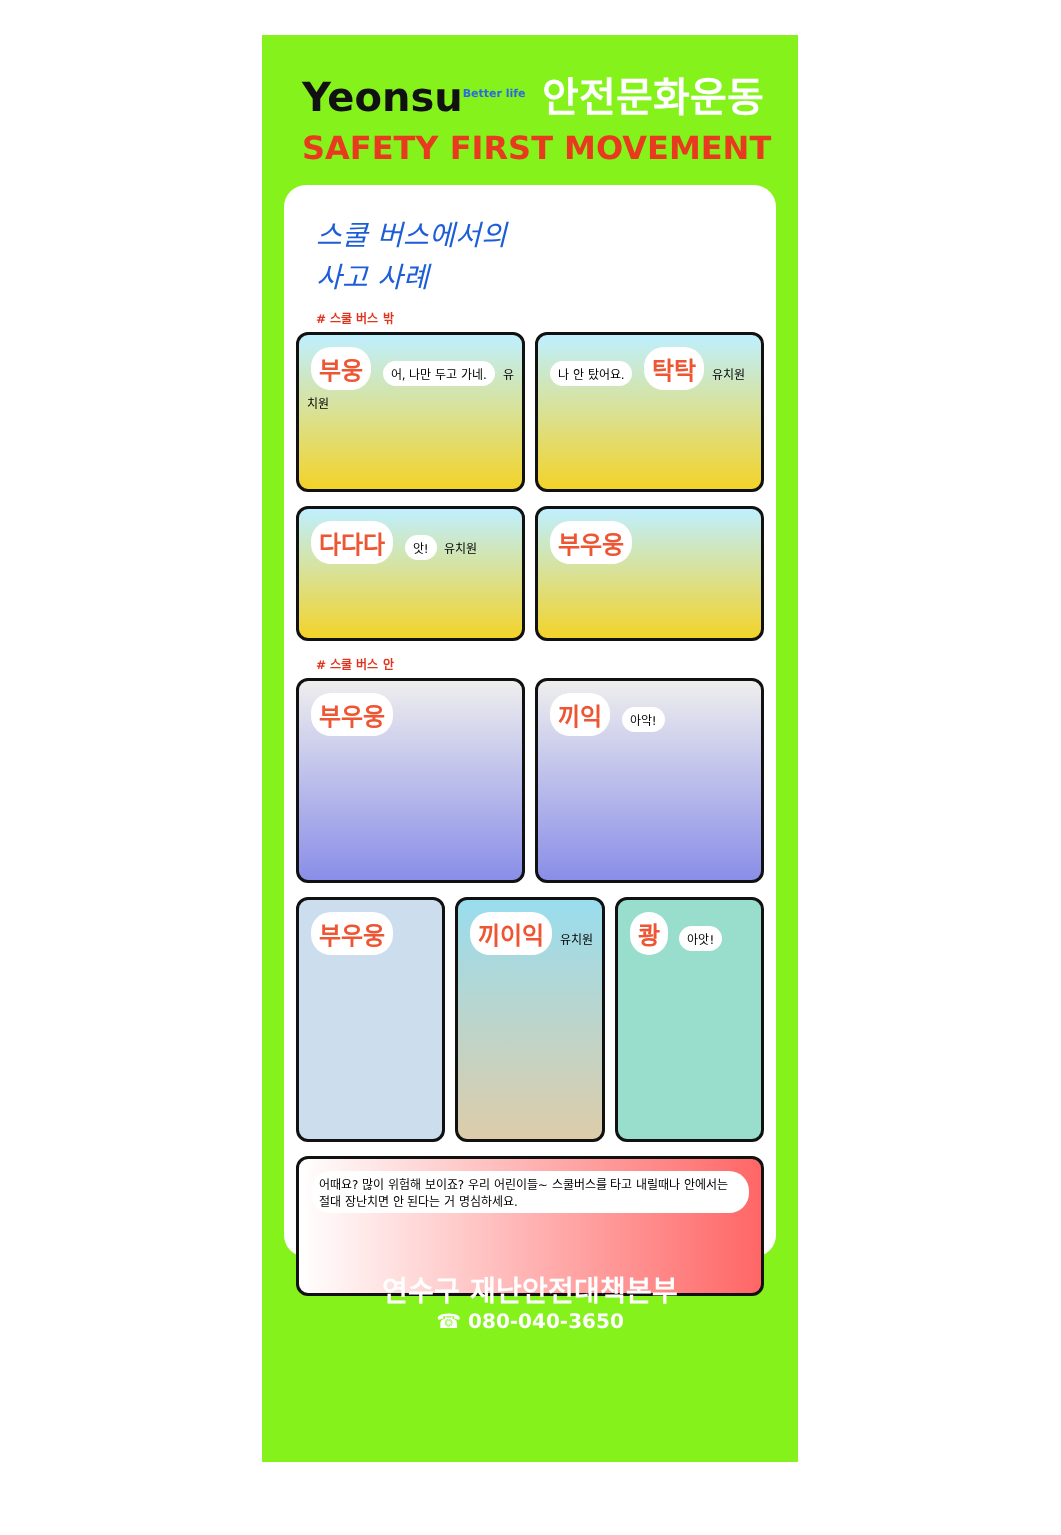Yeonsu<sup>Better life</sup>
안전문화운동
SAFETY FIRST MOVEMENT
스쿨 버스에서의
사고 사례
# 스쿨 버스 밖
부웅 어, 나만 두고 가네. 유치원
나 안 탔어요. 탁탁 유치원
다다다 앗! 유치원
부우웅
# 스쿨 버스 안
부우웅 끼익 아악!
부우웅 끼이익 유치원
쾅 아앗!
어때요? 많이 위험해 보이죠? 우리 어린이들~ 스쿨버스를 타고 내릴때나 안에서는 절대 장난치면 안 된다는 거 명심하세요.
연수구 재난안전대책본부
☎ 080-040-3650